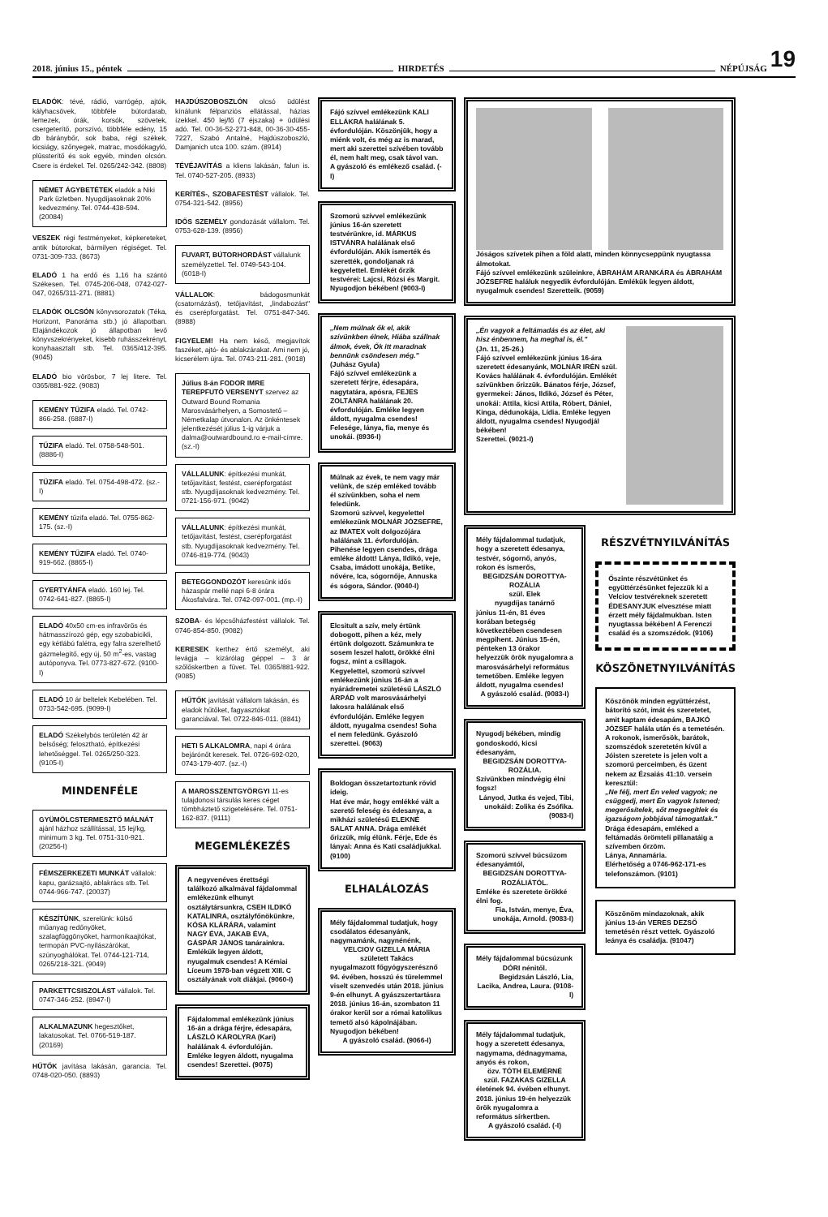2018. június 15., péntek HIRDETÉS NÉPÚJSÁG 19
ELADÓK: tévé, rádió, varrógép, ajtók, kályhacsövek, többféle bútordarab, lemezek, órák, korsók, szövetek, csergeterítő, porszívó, többféle edény, 15 db báránybőr, sok baba, régi székek, kicsiágy, szőnyegek, matrac, mosdókagyló, plüssterítő és sok egyéb, minden olcsón. Csere is érdekel. Tel. 0265/242-342. (8808)
NÉMET ÁGYBETÉTEK eladók a Niki Park üzletben. Nyugdíjasoknak 20% kedvezmény. Tel. 0744-438-594. (20084)
VESZEK régi festményeket, képkereteket, antik bútorokat, bármilyen régiséget. Tel. 0731-309-733. (8673)
ELADÓ 1 ha erdő és 1,16 ha szántó Székesen. Tel. 0745-206-048, 0742-027-047, 0265/311-271. (8881)
ELADÓK OLCSÓN könyvsorozatok (Téka, Horizont, Panoráma stb.) jó állapotban. Elajándékozok jó állapotban levő könyvszekrényeket, kisebb ruhásszekrényt, konyhaasztalt stb. Tel. 0365/412-395. (9045)
ELADÓ bio vörösbor, 7 lej litere. Tel. 0365/881-922. (9083)
KEMÉNY TŰZIFA eladó. Tel. 0742-866-258. (6887-I)
TŰZIFA eladó. Tel. 0758-548-501. (8886-I)
TŰZIFA eladó. Tel. 0754-498-472. (sz.-I)
KEMÉNY tűzifa eladó. Tel. 0755-862-175. (sz.-I)
KEMÉNY TŰZIFA eladó. Tel. 0740-919-662. (8865-I)
GYERTYÁNFA eladó. 160 lej. Tel. 0742-641-827. (8865-I)
ELADÓ 40x50 cm-es infravörös és hátmasszírozó gép, egy szobabicikli, egy kétlábú falétra, egy falra szerelhető gázmelegítő, egy új, 50 m<sup>2</sup>-es, vastag autóponyva. Tel. 0773-827-672. (9100-I)
ELADÓ 10 ár beltelek Kebelében. Tel. 0733-542-695. (9099-I)
ELADÓ Székelybós területén 42 ár belsőség; felosztható, építkezési lehetőséggel. Tel. 0265/250-323. (9105-I)
MINDENFÉLE
GYÜMÖLCSTERMESZTŐ MÁLNÁT ajánl házhoz szállítással, 15 lej/kg, minimum 3 kg. Tel. 0751-310-921. (20256-I)
FÉMSZERKEZETI MUNKÁT vállalok: kapu, garázsajtó, ablakrács stb. Tel. 0744-966-747. (20037)
KÉSZÍTÜNK, szerelünk: külső műanyag redőnyöket, szalagfüggönyöket, harmonikaajtókat, termopán PVC-nyílászárókat, szúnyoghálókat. Tel. 0744-121-714, 0265/218-321. (9049)
PARKETTCSISZOLÁST vállalok. Tel. 0747-346-252. (8947-I)
ALKALMAZUNK hegesztőket, lakatosokat. Tel. 0766-519-187. (20169)
HŰTŐK javítása lakásán, garancia. Tel. 0748-020-050. (8893)
HAJDÚSZOBOSZLÓN olcsó üdülést kínálunk félpanziós ellátással, házias ízekkel. 450 lej/fő (7 éjszaka) + üdülési adó. Tel. 00-36-52-271-848, 00-36-30-455-7227, Szabó Antalné, Hajdúszoboszló, Damjanich utca 100. szám. (8914)
TÉVÉJAVÍTÁS a kliens lakásán, falun is. Tel. 0740-527-205. (8933)
KERÍTÉS-, SZOBAFESTÉST vállalok. Tel. 0754-321-542. (8956)
IDŐS SZEMÉLY gondozását vállalom. Tel. 0753-628-139. (8956)
FUVART, BÚTORHORDÁST vállalunk személyzettel. Tel. 0749-543-104. (6018-I)
VÁLLALOK: bádogosmunkát (csatornázást), tetőjavítást, „lindabozást" és cserépforgatást. Tel. 0751-847-346. (8988)
FIGYELEM! Ha nem késő, megjavítok faszéket, ajtó- és ablakzárakat. Ami nem jó, kicserélem újra. Tel. 0743-211-281. (9018)
Július 8-án FODOR IMRE TEREPFUTÓ VERSENYT szervez az Outward Bound Romania Marosvásárhelyen, a Somostető – Németkalap útvonalon. Az önkéntesek jelentkezését július 1-ig várjuk a dalma@outwardbound.ro e-mail-címre. (sz.-I)
VÁLLALUNK: építkezési munkát, tetőjavítást, festést, cserépforgatást stb. Nyugdíjasoknak kedvezmény. Tel. 0721-156-971. (9042)
VÁLLALUNK: építkezési munkát, tetőjavítást, festést, cserépforgatást stb. Nyugdíjasoknak kedvezmény. Tel. 0746-819-774. (9043)
BETEGGONDOZÓT keresünk idős házaspár mellé napi 6-8 órára Ákosfalvára. Tel. 0742-097-001. (mp.-I)
SZOBA- és lépcsőházfestést vállalok. Tel. 0746-854-850. (9082)
KERESEK kerthez értő személyt, aki levágja – kizárólag géppel – 3 ár szőlőskertben a füvet. Tel. 0365/881-922. (9085)
HŰTŐK javítását vállalom lakásán, és eladok hűtőket, fagyasztókat garanciával. Tel. 0722-846-011. (8841)
HETI 5 ALKALOMRA, napi 4 órára bejárónőt keresek. Tel. 0726-692-020, 0743-179-407. (sz.-I)
A MAROSSZENTGYÖRGYI 11-es tulajdonosi társulás keres céget tömbháztető szigetelésére. Tel. 0751-162-837. (9111)
MEGEMLÉKEZÉS
A negyvenéves érettségi találkozó alkalmával fájdalommal emlékezünk elhunyt osztálytársunkra, CSEH ILDIKÓ KATALINRA, osztályfőnökünkre, KÓSA KLÁRÁRA, valamint NAGY ÉVA, JAKAB ÉVA, GÁSPÁR JÁNOS tanárainkra. Emlékük legyen áldott, nyugalmuk csendes! A Kémiai Líceum 1978-ban végzett XIII. C osztályának volt diákjai. (9060-I)
Fájdalommal emlékezünk június 16-án a drága férjre, édesapára, LÁSZLÓ KÁROLYRA (Kari) halálának 4. évfordulóján. Emléke legyen áldott, nyugalma csendes! Szerettei. (9075)
Fájó szívvel emlékezünk KALI ELLÁKRA halálának 5. évfordulóján. Köszönjük, hogy a miénk volt, és még az is marad, mert aki szerettei szívében tovább él, nem halt meg, csak távol van. A gyászoló és emlékező család. (-I)
Szomorú szívvel emlékezünk június 16-án szeretett testvérünkre, id. MÁRKUS ISTVÁNRA halálának első évfordulóján. Akik ismerték és szerették, gondoljanak rá kegyelettel. Emlékét őrzik testvérei: Lajcsi, Rózsi és Margit. Nyugodjon békében! (9003-I)
„Nem múlnak ők el, akik szívünkben élnek, Hiába szállnak álmok, évek, Ők itt maradnak bennünk csöndesen még."
(Juhász Gyula)
Fájó szívvel emlékezünk a szeretett férjre, édesapára, nagytatára, apósra, FEJES ZOLTÁNRA halálának 20. évfordulóján. Emléke legyen áldott, nyugalma csendes! Felesége, lánya, fia, menye és unokái. (8936-I)
Múlnak az évek, te nem vagy már velünk, de szép emléked tovább él szívünkben, soha el nem feledünk.
Szomorú szívvel, kegyelettel emlékezünk MOLNÁR JÓZSEFRE, az IMATEX volt dolgozójára halálának 11. évfordulóján. Pihenése legyen csendes, drága emléke áldott! Lánya, Ildikó, veje, Csaba, imádott unokája, Betike, nővére, Ica, sógornője, Annuska és sógora, Sándor. (9040-I)
Elcsitult a szív, mely értünk dobogott, pihen a kéz, mely értünk dolgozott. Számunkra te sosem leszel halott, örökké élni fogsz, mint a csillagok. Kegyelettel, szomorú szívvel emlékezünk június 16-án a nyárádremetei születésű LÁSZLÓ ÁRPÁD volt marosvásárhelyi lakosra halálának első évfordulóján. Emléke legyen áldott, nyugalma csendes! Soha el nem feledünk. Gyászoló szerettei. (9063)
Boldogan összetartoztunk rövid ideig.
Hat éve már, hogy emlékké vált a szerető feleség és édesanya, a mikházi születésű ELEKNÉ SALAT ANNA. Drága emlékét őrizzük, míg élünk. Férje, Ede és lányai: Anna és Kati családjukkal. (9100)
ELHALÁLOZÁS
Mély fájdalommal tudatjuk, hogy csodálatos édesanyánk, nagymamánk, nagynénénk,
VELCIOV GIZELLA MÁRIA
született Takács
nyugalmazott főgyógyszerésznő 94. évében, hosszú és türelemmel viselt szenvedés után 2018. június 9-én elhunyt. A gyászszertartásra 2018. június 16-án, szombaton 11 órakor kerül sor a római katolikus temető alsó kápolnájában. Nyugodjon békében!
A gyászoló család. (9066-I)
Jóságos szívetek pihen a föld alatt, minden könnycseppünk nyugtassa álmotokat.
Fájó szívvel emlékezünk szüleinkre, ÁBRAHÁM ARANKÁRA és ÁBRAHÁM JÓZSEFRE haláluk negyedik évfordulóján. Emlékük legyen áldott, nyugalmuk csendes! Szeretteik. (9059)
„Én vagyok a feltámadás és az élet, aki hisz énbennem, ha meghal is, él."
(Jn. 11, 25-26.)
Fájó szívvel emlékezünk június 16-ára szeretett édesanyánk, MOLNÁR IRÉN szül. Kovács halálának 4. évfordulóján. Emlékét szívünkben őrizzük. Bánatos férje, József, gyermekei: János, Ildikó, József és Péter, unokái: Attila, kicsi Attila, Róbert, Dániel, Kinga, dédunokája, Lídia. Emléke legyen áldott, nyugalma csendes! Nyugodjál békében!
Szerettei. (9021-I)
Mély fájdalommal tudatjuk, hogy a szeretett édesanya, testvér, sógornő, anyós, rokon és ismerős,
BEGIDZSÁN DOROTTYA-ROZÁLIA
szül. Elek
nyugdíjas tanárnő
június 11-én, 81 éves korában betegség következtében csendesen megpihent. Június 15-én, pénteken 13 órakor helyezzük örök nyugalomra a marosvásárhelyi református temetőben. Emléke legyen áldott, nyugalma csendes!
A gyászoló család. (9083-I)
Nyugodj békében, mindig gondoskodó, kicsi édesanyám,
BEGIDZSÁN DOROTTYA-ROZÁLIA.
Szívünkben mindvégig élni fogsz!
Lányod, Jutka és vejed, Tibi, unokáid: Zolika és Zsófika. (9083-I)
Szomorú szívvel búcsúzom édesanyámtól,
BEGIDZSÁN DOROTTYA-ROZÁLIÁTÓL.
Emléke és szeretete örökké élni fog.
Fia, István, menye, Éva, unokája, Arnold. (9083-I)
Mély fájdalommal búcsúzunk
DÓRI nénitől.
Begidzsán László, Lia, Lacika, Andrea, Laura. (9108-I)
Mély fájdalommal tudatjuk, hogy a szeretett édesanya, nagymama, dédnagymama, anyós és rokon,
özv. TÓTH ELEMÉRNÉ
szül. FAZAKAS GIZELLA
életének 94. évében elhunyt. 2018. június 19-én helyezzük örök nyugalomra a református sírkertben.
A gyászoló család. (-I)
RÉSZVÉTNYILVÁNÍTÁS
Őszinte részvétünket és együttérzésünket fejezzük ki a Velciov testvéreknek szeretett ÉDESANYJUK elvesztése miatt érzett mély fájdalmukban. Isten nyugtassa békében! A Ferenczi család és a szomszédok. (9106)
KÖSZÖNETNYILVÁNÍTÁS
Köszönök minden együttérzést, bátorító szót, imát és szeretetet, amit kaptam édesapám, BAJKÓ JÓZSEF halála után és a temetésén.
A rokonok, ismerősök, barátok, szomszédok szeretetén kívül a Jóisten szeretete is jelen volt a szomorú perceimben, és üzent nekem az Ézsaiás 41:10. versein keresztül:
„Ne félj, mert Én veled vagyok; ne csüggedj, mert Én vagyok Istened; megerősítelek, sőt megsegítlek és igazságom jobbjával támogatlak."
Drága édesapám, emléked a feltámadás örömteli pillanatáig a szívemben őrzöm.
Lánya, Annamária.
Elérhetőség a 0746-962-171-es telefonszámon. (9101)
Köszönöm mindazoknak, akik június 13-án VERES DEZSŐ temetésén részt vettek. Gyászoló leánya és családja. (91047)